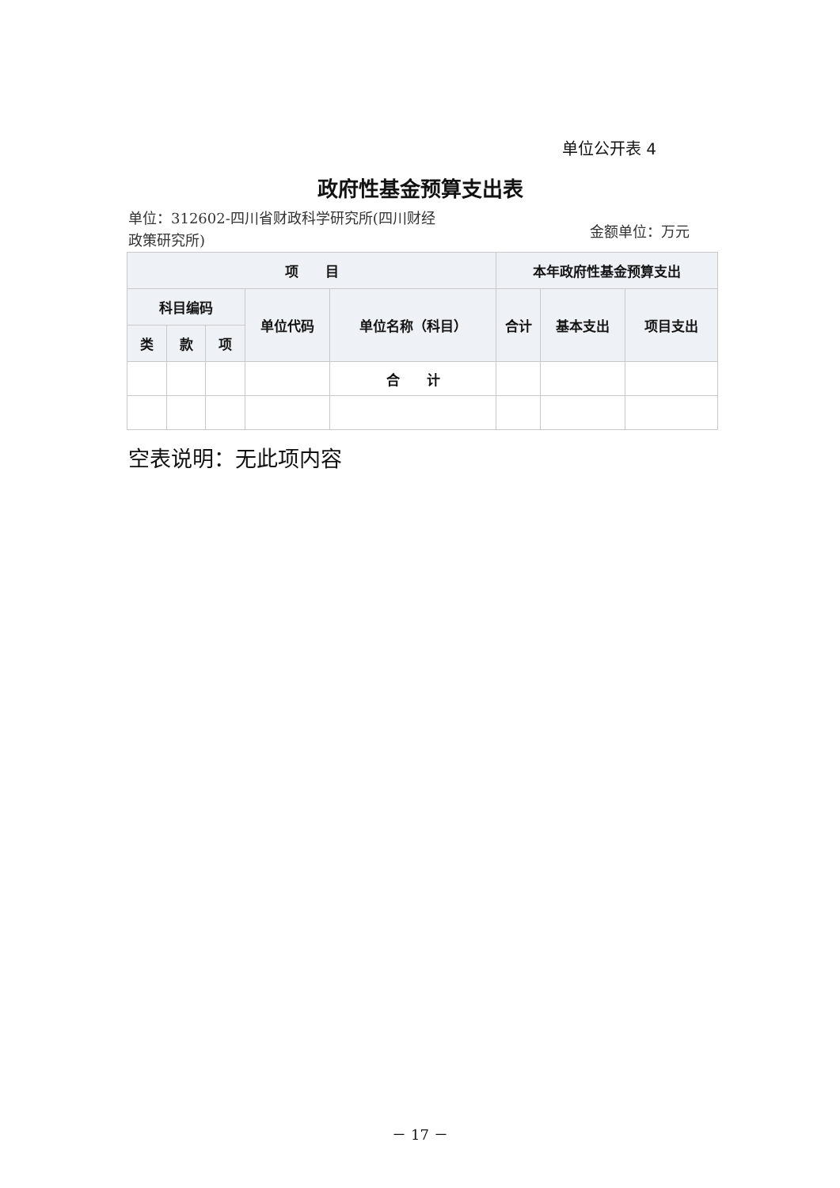单位公开表 4
政府性基金预算支出表
单位：312602-四川省财政科学研究所(四川财经政策研究所)
金额单位：万元
| 项 目 | | | | | 本年政府性基金预算支出 | | |
| --- | --- | --- | --- | --- | --- | --- | --- |
| 科目编码 | | | 单位代码 | 单位名称（科目） | 合计 | 基本支出 | 项目支出 |
| 类 | 款 | 项 | | | | | |
| | | | | 合 计 | | | |
空表说明：无此项内容
－ 17 －